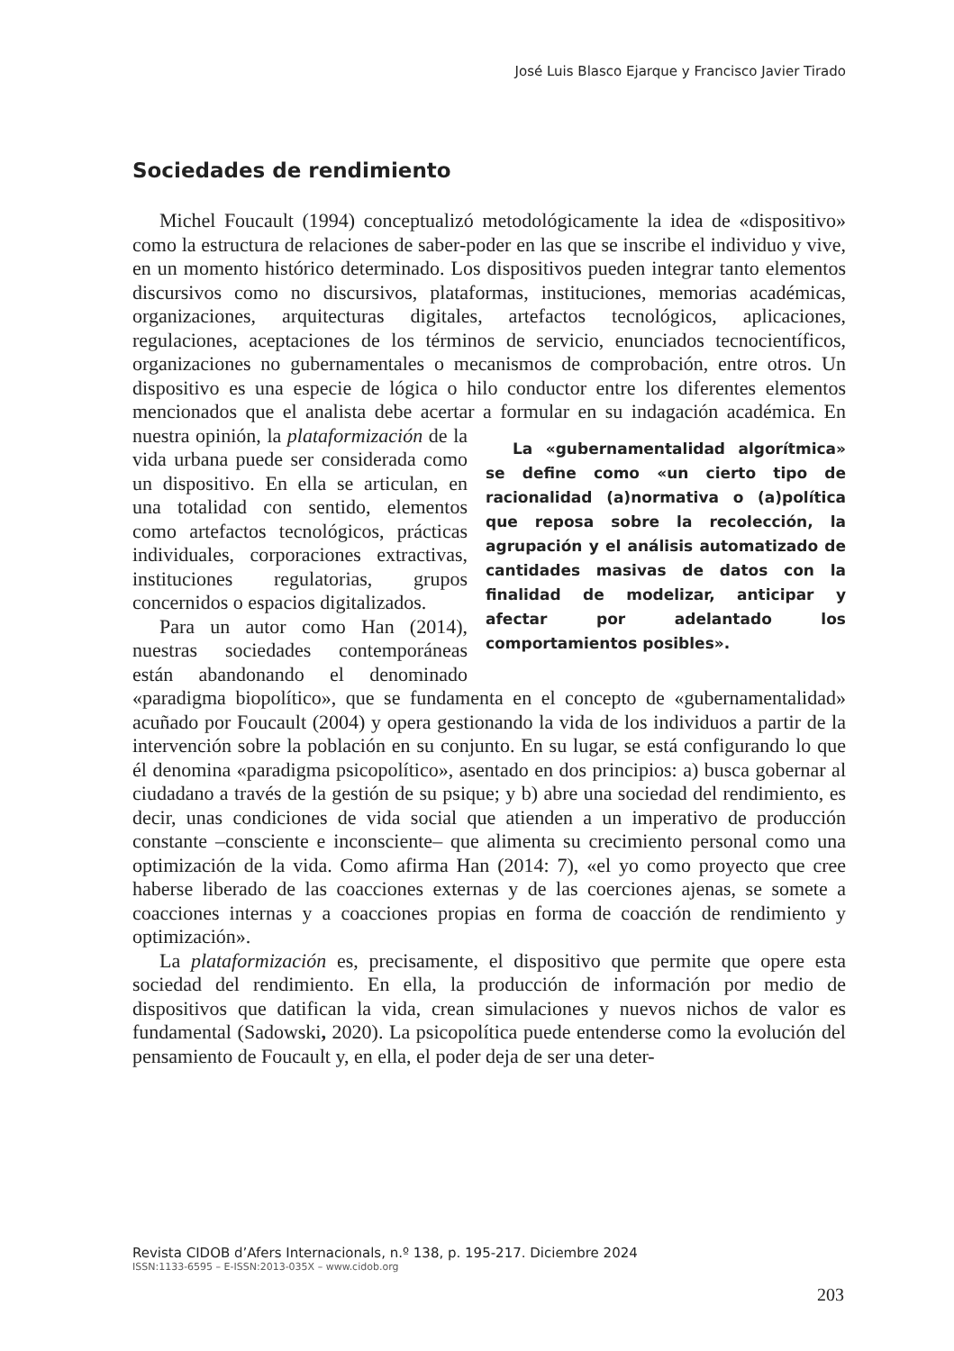José Luis Blasco Ejarque y Francisco Javier Tirado
Sociedades de rendimiento
Michel Foucault (1994) conceptualizó metodológicamente la idea de «dispositivo» como la estructura de relaciones de saber-poder en las que se inscribe el individuo y vive, en un momento histórico determinado. Los dispositivos pueden integrar tanto elementos discursivos como no discursivos, plataformas, instituciones, memorias académicas, organizaciones, arquitecturas digitales, artefactos tecnológicos, aplicaciones, regulaciones, aceptaciones de los términos de servicio, enunciados tecnocientíficos, organizaciones no gubernamentales o mecanismos de comprobación, entre otros. Un dispositivo es una especie de lógica o hilo conductor entre los diferentes elementos mencionados que el analista debe acertar a formular en su indagación académica. En nuestra opinión, la plataformización de La «gubernamentalidad algorítmica» se define como «un cierto tipo de racionalidad (a)normativa o (a)política que reposa sobre la recolección, la agrupación y el análisis automatizado de cantidades masivas de datos con la finalidad de modelizar, anticipar y afectar por adelantado los comportamientos posibles». la vida urbana puede ser considerada como un dispositivo. En ella se articulan, en una totalidad con sentido, elementos como artefactos tecnológicos, prácticas individuales, corporaciones extractivas, instituciones regulatorias, grupos concernidos o espacios digitalizados.
Para un autor como Han (2014), nuestras sociedades contemporáneas están abandonando el denominado «paradigma biopolítico», que se fundamenta en el concepto de «gubernamentalidad» acuñado por Foucault (2004) y opera gestionando la vida de los individuos a partir de la intervención sobre la población en su conjunto. En su lugar, se está configurando lo que él denomina «paradigma psicopolítico», asentado en dos principios: a) busca gobernar al ciudadano a través de la gestión de su psique; y b) abre una sociedad del rendimiento, es decir, unas condiciones de vida social que atienden a un imperativo de producción constante –consciente e inconsciente– que alimenta su crecimiento personal como una optimización de la vida. Como afirma Han (2014: 7), «el yo como proyecto que cree haberse liberado de las coacciones externas y de las coerciones ajenas, se somete a coacciones internas y a coacciones propias en forma de coacción de rendimiento y optimización».
La plataformización es, precisamente, el dispositivo que permite que opere esta sociedad del rendimiento. En ella, la producción de información por medio de dispositivos que datifican la vida, crean simulaciones y nuevos nichos de valor es fundamental (Sadowski, 2020). La psicopolítica puede entenderse como la evolución del pensamiento de Foucault y, en ella, el poder deja de ser una deter-
Revista CIDOB d’Afers Internacionals, n.º 138, p. 195-217. Diciembre 2024
ISSN:1133-6595 – E-ISSN:2013-035X – www.cidob.org
203